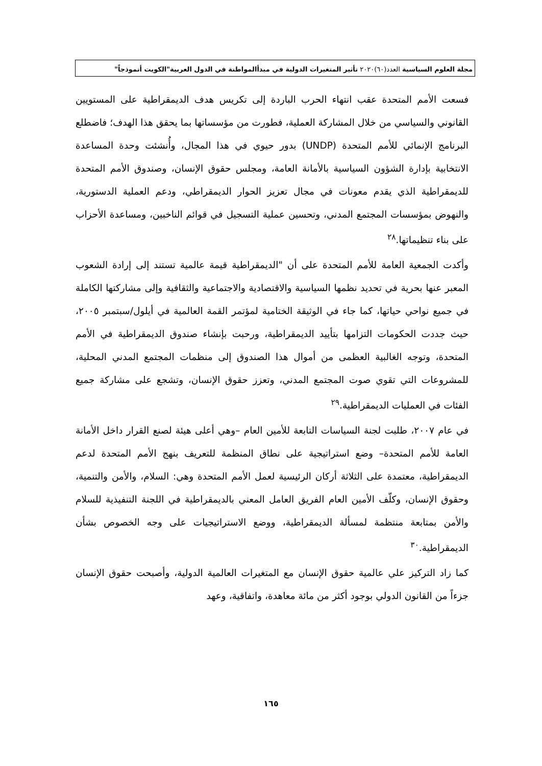مجلة العلوم السياسية العدد(٦٠)٢٠٢٠ تأثير المتغيرات الدولية في مبدأالمواطنة في الدول العربية"الكويت أنموذجاً"
فسعت الأمم المتحدة عقب انتهاء الحرب الباردة إلى تكريس هدف الديمقراطية على المستويين القانوني والسياسي من خلال المشاركة العملية، فطورت من مؤسساتها بما يحقق هذا الهدف؛ فاضطلع البرنامج الإنمائي للأمم المتحدة (UNDP) بدور حيوي في هذا المجال، وأُنشئت وحدة المساعدة الانتخابية بإدارة الشؤون السياسية بالأمانة العامة، ومجلس حقوق الإنسان، وصندوق الأمم المتحدة للديمقراطية الذي يقدم معونات في مجال تعزيز الحوار الديمقراطي، ودعم العملية الدستورية، والنهوض بمؤسسات المجتمع المدني، وتحسين عملية التسجيل في قوائم الناخبين، ومساعدة الأحزاب على بناء تنظيماتها.<sup>٢٨</sup>
وأكدت الجمعية العامة للأمم المتحدة على أن "الديمقراطية قيمة عالمية تستند إلى إرادة الشعوب المعبر عنها بحرية في تحديد نظمها السياسية والاقتصادية والاجتماعية والثقافية وإلى مشاركتها الكاملة في جميع نواحي حياتها، كما جاء في الوثيقة الختامية لمؤتمر القمة العالمية في أيلول/سبتمبر ٢٠٠٥، حيث جددت الحكومات التزامها بتأييد الديمقراطية، ورحبت بإنشاء صندوق الديمقراطية في الأمم المتحدة، وتوجه الغالبية العظمى من أموال هذا الصندوق إلى منظمات المجتمع المدني المحلية، للمشروعات التي تقوي صوت المجتمع المدني، وتعزز حقوق الإنسان، وتشجع على مشاركة جميع الفئات في العمليات الديمقراطية.<sup>٢٩</sup>
في عام ٢٠٠٧، طلبت لجنة السياسات التابعة للأمين العام –وهي أعلى هيئة لصنع القرار داخل الأمانة العامة للأمم المتحدة– وضع استراتيجية على نطاق المنظمة للتعريف بنهج الأمم المتحدة لدعم الديمقراطية، معتمدة على الثلاثة أركان الرئيسية لعمل الأمم المتحدة وهي: السلام، والأمن والتنمية، وحقوق الإنسان، وكلّف الأمين العام الفريق العامل المعني بالديمقراطية في اللجنة التنفيذية للسلام والأمن بمتابعة منتظمة لمسألة الديمقراطية، ووضع الاستراتيجيات على وجه الخصوص بشأن الديمقراطية.<sup>٣٠</sup>
كما زاد التركيز علي عالمية حقوق الإنسان مع المتغيرات العالمية الدولية، وأصبحت حقوق الإنسان جزءاً من القانون الدولي بوجود أكثر من مائة معاهدة، واتفاقية، وعهد
١٦٥